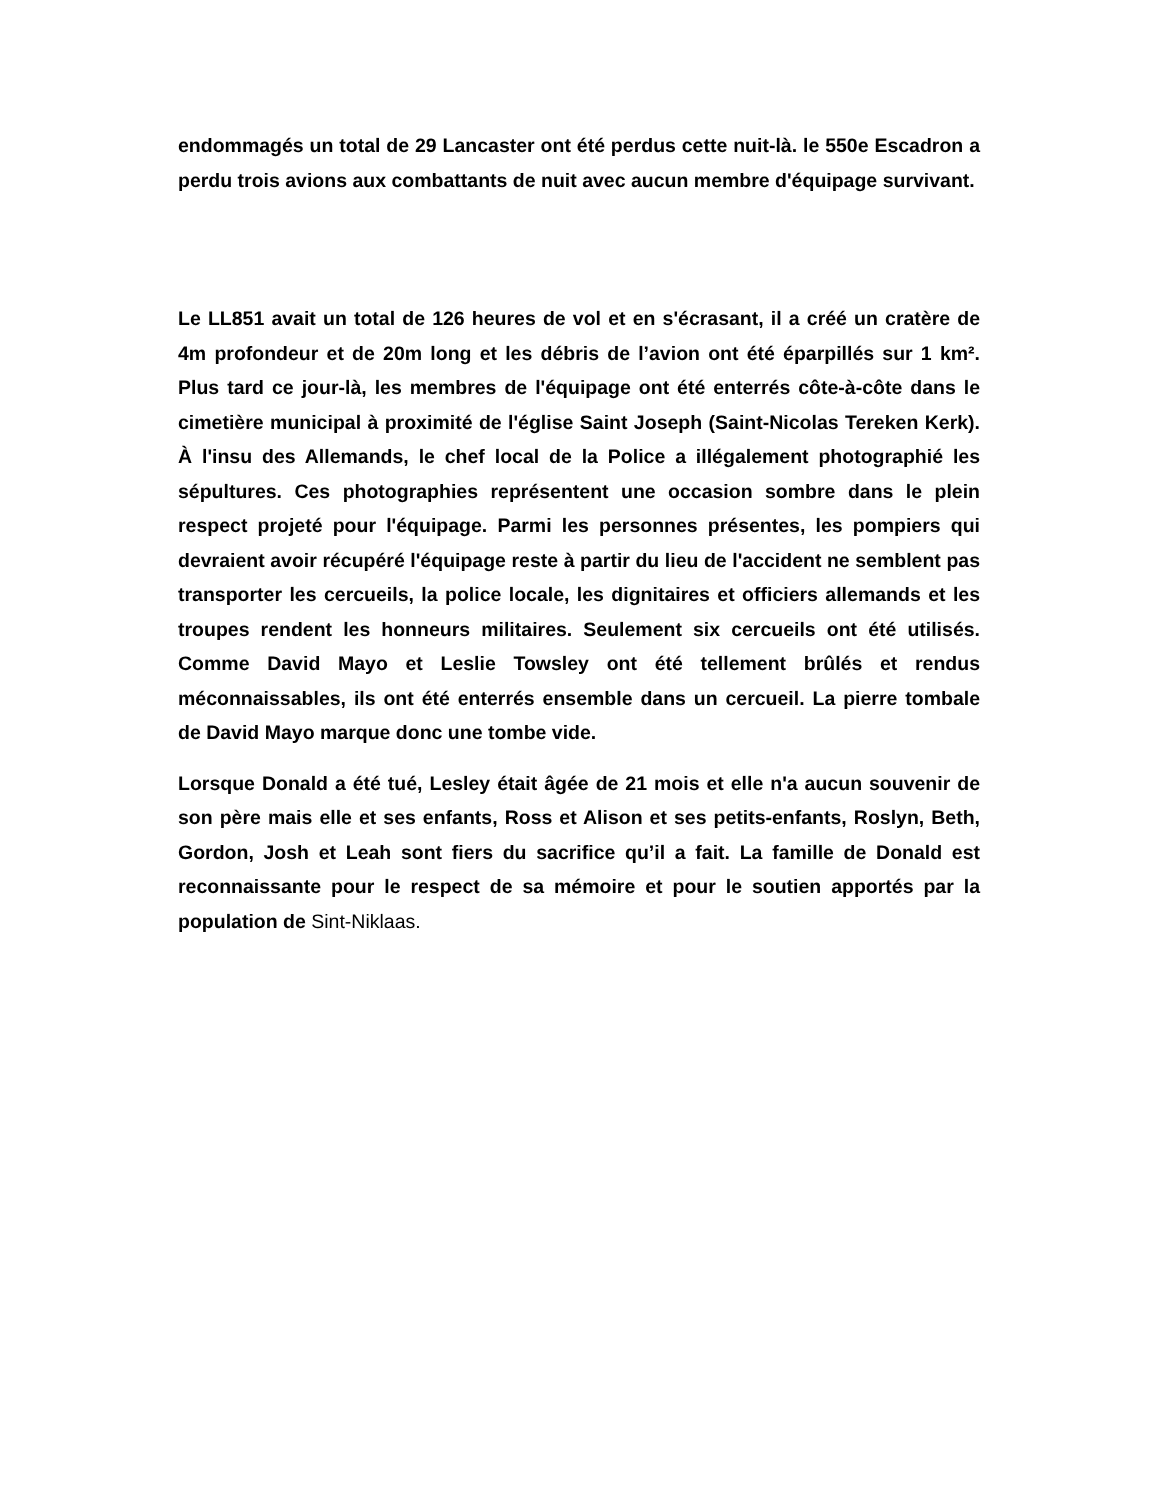endommagés un total de 29 Lancaster ont été perdus cette nuit-là. le 550e Escadron a perdu trois avions aux combattants de nuit avec aucun membre d'équipage survivant.
Le LL851 avait un total de 126 heures de vol et en s'écrasant, il a créé un cratère de 4m profondeur et de 20m long et les débris de l’avion ont été éparpillés sur 1 km². Plus tard ce jour-là, les membres de l'équipage ont été enterrés côte-à-côte dans le cimetière municipal à proximité de l'église Saint Joseph (Saint-Nicolas Tereken Kerk). À l'insu des Allemands, le chef local de la Police a illégalement photographié les sépultures. Ces photographies représentent une occasion sombre dans le plein respect projeté pour l'équipage. Parmi les personnes présentes, les pompiers qui devraient avoir récupéré l'équipage reste à partir du lieu de l'accident ne semblent pas transporter les cercueils, la police locale, les dignitaires et officiers allemands et les troupes rendent les honneurs militaires. Seulement six cercueils ont été utilisés. Comme David Mayo et Leslie Towsley ont été tellement brûlés et rendus méconnaissables, ils ont été enterrés ensemble dans un cercueil. La pierre tombale de David Mayo marque donc une tombe vide.
Lorsque Donald a été tué, Lesley était âgée de 21 mois et elle n'a aucun souvenir de son père mais elle et ses enfants, Ross et Alison et ses petits-enfants, Roslyn, Beth, Gordon, Josh et Leah sont fiers du sacrifice qu’il a fait. La famille de Donald est reconnaissante pour le respect de sa mémoire et pour le soutien apportés par la population de Sint-Niklaas.